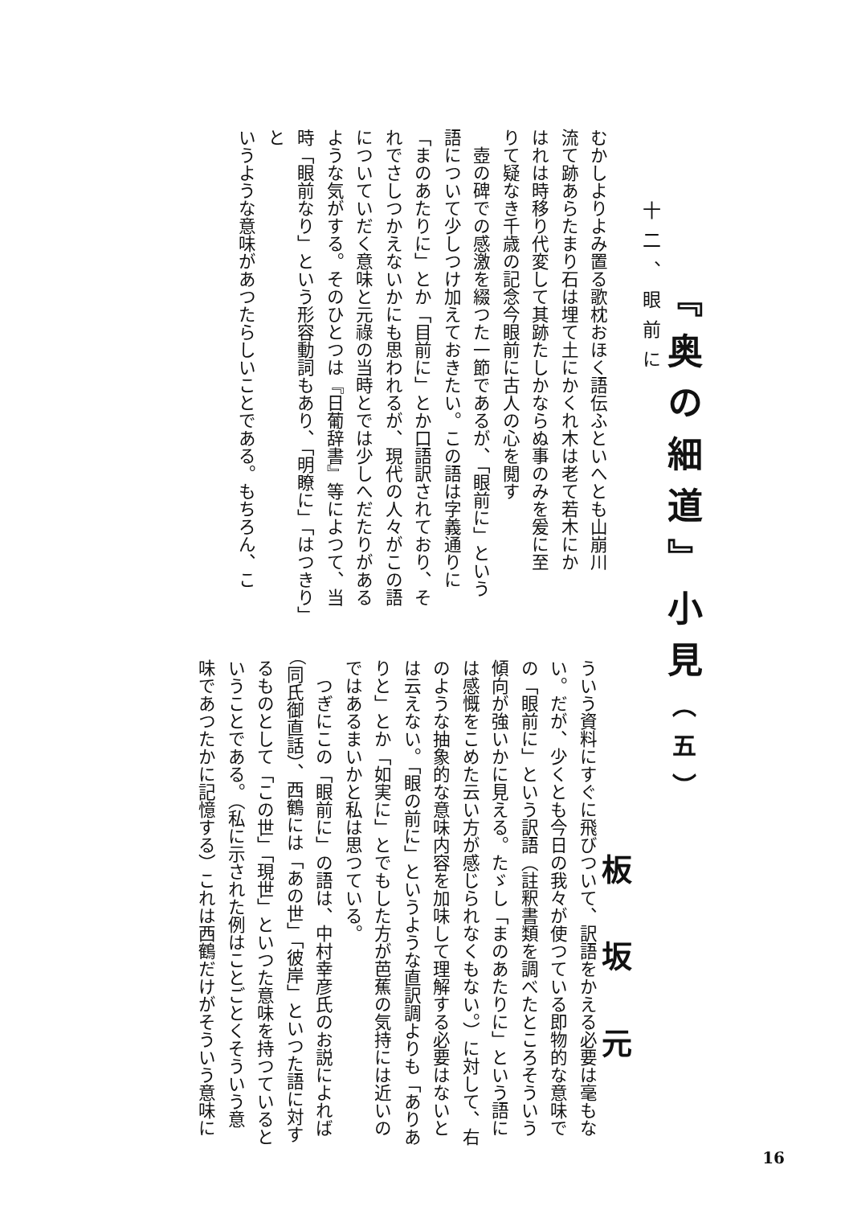『奥の細道』小見（五）
板坂元
十二、眼前に
むかしよりよみ置る歌枕おほく語伝ふといへとも山崩川
流て跡あらたまり石は埋て土にかくれ木は老て若木にか
はれは時移り代変して其跡たしかならぬ事のみを爰に至
りて疑なき千歳の記念今眼前に古人の心を閲す
　壺の碑での感激を綴つた一節であるが、「眼前に」という
語について少しつけ加えておきたい。この語は字義通りに
「まのあたりに」とか「目前に」とか口語訳されており、そ
れでさしつかえないかにも思われるが、現代の人々がこの語
についていだく意味と元祿の当時とでは少しへだたりがある
ような気がする。そのひとつは『日葡辞書』等によつて、当
時「眼前なり」という形容動詞もあり、「明瞭に」「はつきり」と
いうような意味があつたらしいことである。もちろん、こ
ういう資料にすぐに飛びついて、訳語をかえる必要は毫もな
い。だが、少くとも今日の我々が使つている即物的な意味で
の「眼前に」という訳語（註釈書類を調べたところそういう
傾向が強いかに見える。たゞし「まのあたりに」という語に
は感慨をこめた云い方が感じられなくもない。）に対して、右
のような抽象的な意味内容を加味して理解する必要はないと
は云えない。「眼の前に」というような直訳調よりも「ありあ
りと」とか「如実に」とでもした方が芭蕉の気持には近いの
ではあるまいかと私は思つている。
　つぎにこの「眼前に」の語は、中村幸彦氏のお説によれば
（同氏御直話）、西鶴には「あの世」「彼岸」といつた語に対す
るものとして「この世」「現世」といつた意味を持つていると
いうことである。（私に示された例はことごとくそういう意
味であつたかに記憶する）これは西鶴だけがそういう意味に
16